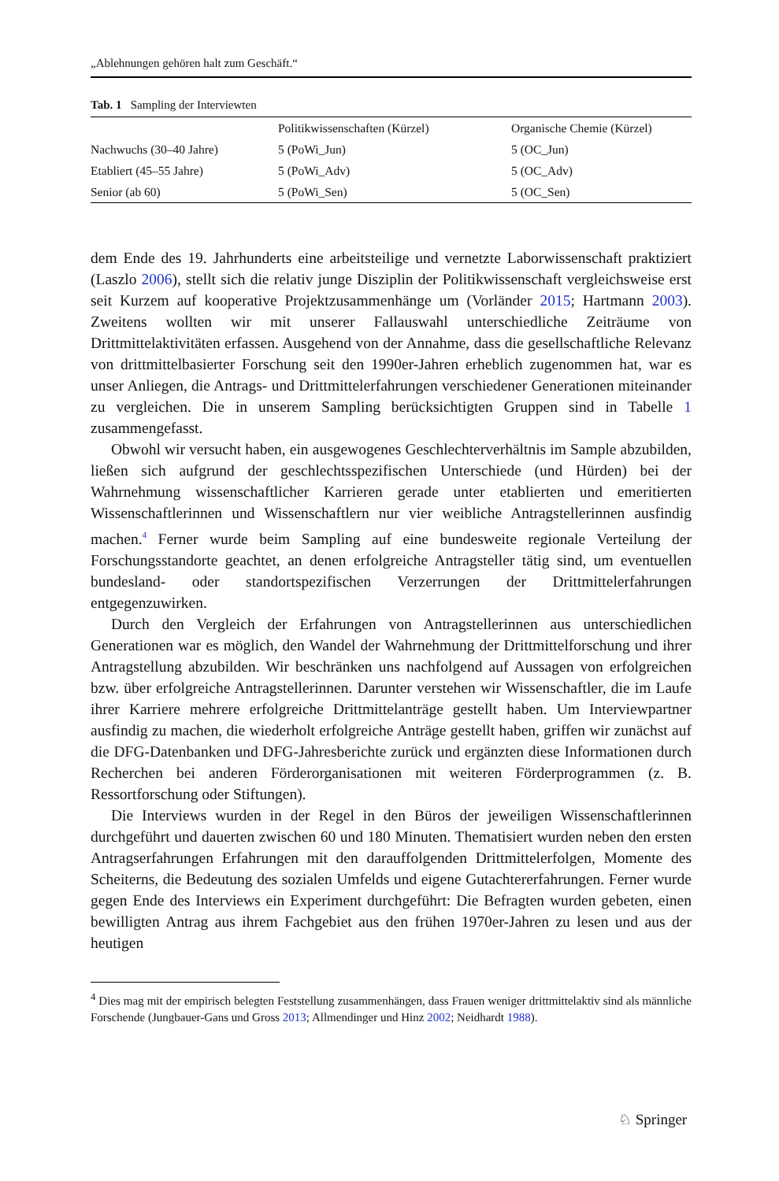„Ablehnungen gehören halt zum Geschäft.“
Tab. 1 Sampling der Interviewten
| | Politikwissenschaften (Kürzel) | Organische Chemie (Kürzel) |
| --- | --- | --- |
| Nachwuchs (30–40 Jahre) | 5 (PoWi_Jun) | 5 (OC_Jun) |
| Etabliert (45–55 Jahre) | 5 (PoWi_Adv) | 5 (OC_Adv) |
| Senior (ab 60) | 5 (PoWi_Sen) | 5 (OC_Sen) |
dem Ende des 19. Jahrhunderts eine arbeitsteilige und vernetzte Laborwissenschaft praktiziert (Laszlo 2006), stellt sich die relativ junge Disziplin der Politikwissenschaft vergleichsweise erst seit Kurzem auf kooperative Projektzusammenhänge um (Vorländer 2015; Hartmann 2003). Zweitens wollten wir mit unserer Fallauswahl unterschiedliche Zeiträume von Drittmittelaktivitäten erfassen. Ausgehend von der Annahme, dass die gesellschaftliche Relevanz von drittmittelbasierter Forschung seit den 1990er-Jahren erheblich zugenommen hat, war es unser Anliegen, die Antrags- und Drittmittelerfahrungen verschiedener Generationen miteinander zu vergleichen. Die in unserem Sampling berücksichtigten Gruppen sind in Tabelle 1 zusammengefasst.
Obwohl wir versucht haben, ein ausgewogenes Geschlechterverhältnis im Sample abzubilden, ließen sich aufgrund der geschlechtsspezifischen Unterschiede (und Hürden) bei der Wahrnehmung wissenschaftlicher Karrieren gerade unter etablierten und emeritierten Wissenschaftlerinnen und Wissenschaftlern nur vier weibliche Antragstellerinnen ausfindig machen.<sup>4</sup> Ferner wurde beim Sampling auf eine bundesweite regionale Verteilung der Forschungsstandorte geachtet, an denen erfolgreiche Antragsteller tätig sind, um eventuellen bundesland- oder standortspezifischen Verzerrungen der Drittmittelerfahrungen entgegenzuwirken.
Durch den Vergleich der Erfahrungen von Antragstellerinnen aus unterschiedlichen Generationen war es möglich, den Wandel der Wahrnehmung der Drittmittelforschung und ihrer Antragstellung abzubilden. Wir beschränken uns nachfolgend auf Aussagen von erfolgreichen bzw. über erfolgreiche Antragstellerinnen. Darunter verstehen wir Wissenschaftler, die im Laufe ihrer Karriere mehrere erfolgreiche Drittmittelanträge gestellt haben. Um Interviewpartner ausfindig zu machen, die wiederholt erfolgreiche Anträge gestellt haben, griffen wir zunächst auf die DFG-Datenbanken und DFG-Jahresberichte zurück und ergänzten diese Informationen durch Recherchen bei anderen Förderorganisationen mit weiteren Förderprogrammen (z. B. Ressortforschung oder Stiftungen).
Die Interviews wurden in der Regel in den Büros der jeweiligen Wissenschaftlerinnen durchgeführt und dauerten zwischen 60 und 180 Minuten. Thematisiert wurden neben den ersten Antragserfahrungen Erfahrungen mit den darauffolgenden Drittmittelerfolgen, Momente des Scheiterns, die Bedeutung des sozialen Umfelds und eigene Gutachtererfahrungen. Ferner wurde gegen Ende des Interviews ein Experiment durchgeführt: Die Befragten wurden gebeten, einen bewilligten Antrag aus ihrem Fachgebiet aus den frühen 1970er-Jahren zu lesen und aus der heutigen
<sup>4</sup> Dies mag mit der empirisch belegten Feststellung zusammenhängen, dass Frauen weniger drittmittelaktiv sind als männliche Forschende (Jungbauer-Gans und Gross 2013; Allmendinger und Hinz 2002; Neidhardt 1988).
♘ Springer